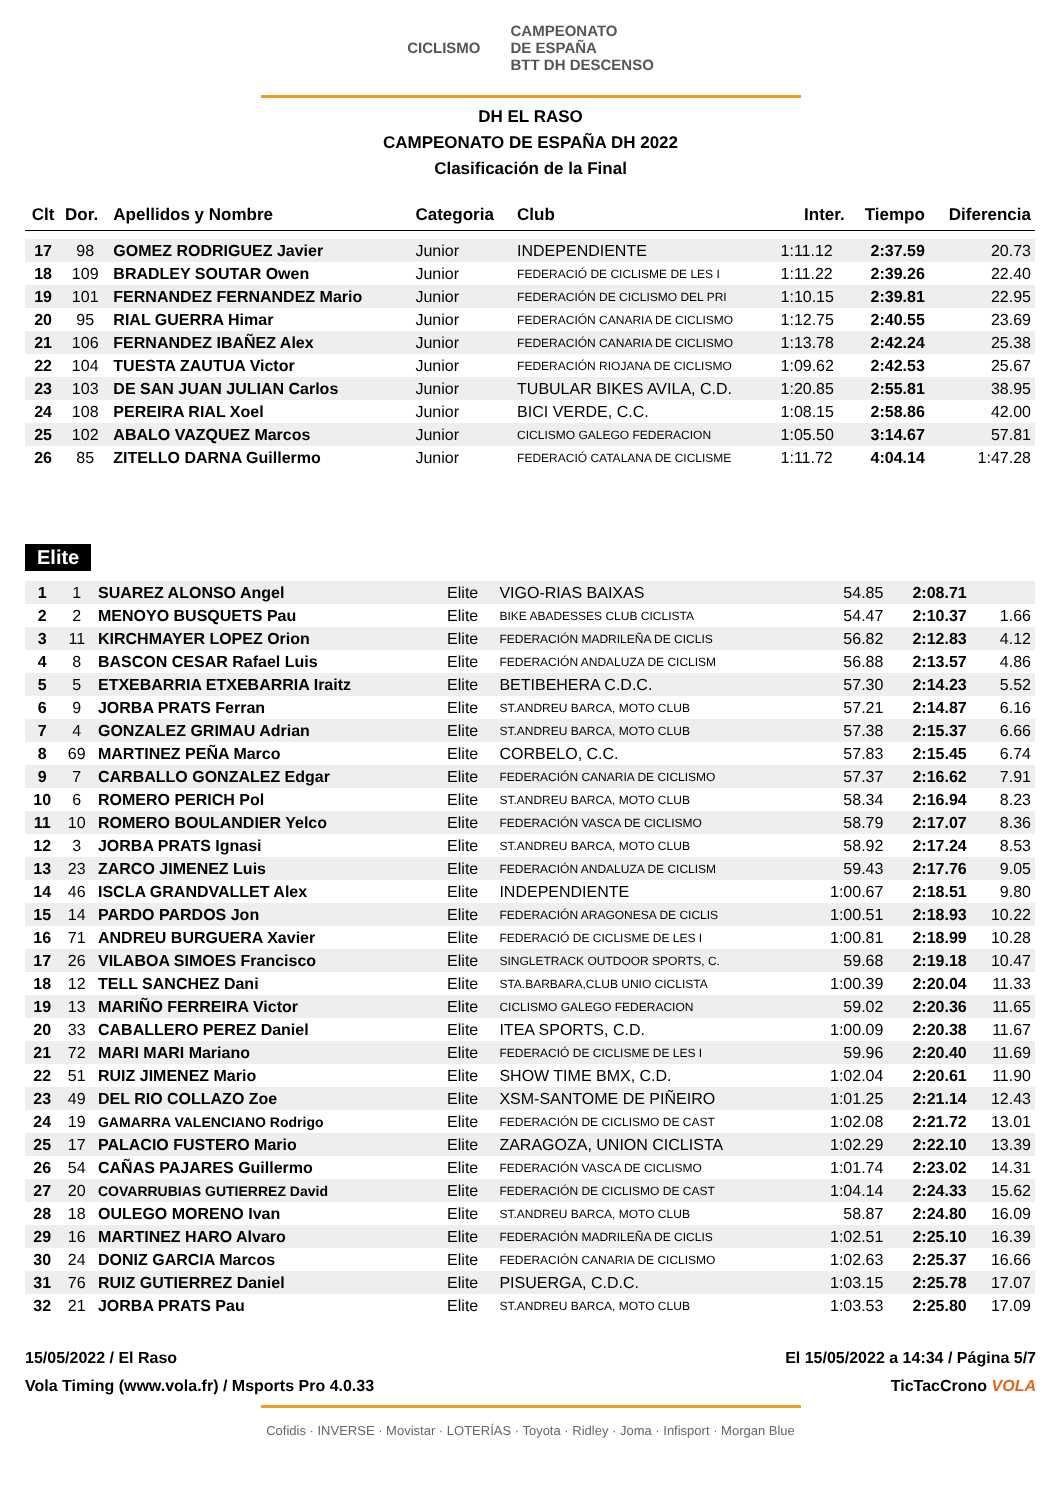CICLISMO
CAMPEONATO
DE ESPAÑA
BTT DH DESCENSO
DH EL RASO
CAMPEONATO DE ESPAÑA DH 2022
Clasificación de la Final
| Clt | Dor. | Apellidos y Nombre | Categoria | Club | Inter. | Tiempo | Diferencia |
| --- | --- | --- | --- | --- | --- | --- | --- |
| 17 | 98 | GOMEZ RODRIGUEZ Javier | Junior | INDEPENDIENTE | 1:11.12 | 2:37.59 | 20.73 |
| 18 | 109 | BRADLEY SOUTAR Owen | Junior | FEDERACIÓ DE CICLISME DE LES I | 1:11.22 | 2:39.26 | 22.40 |
| 19 | 101 | FERNANDEZ FERNANDEZ Mario | Junior | FEDERACIÓN DE CICLISMO DEL PRI | 1:10.15 | 2:39.81 | 22.95 |
| 20 | 95 | RIAL GUERRA Himar | Junior | FEDERACIÓN CANARIA DE CICLISMO | 1:12.75 | 2:40.55 | 23.69 |
| 21 | 106 | FERNANDEZ IBAÑEZ Alex | Junior | FEDERACIÓN CANARIA DE CICLISMO | 1:13.78 | 2:42.24 | 25.38 |
| 22 | 104 | TUESTA ZAUTUA Victor | Junior | FEDERACIÓN RIOJANA DE CICLISMO | 1:09.62 | 2:42.53 | 25.67 |
| 23 | 103 | DE SAN JUAN JULIAN Carlos | Junior | TUBULAR BIKES AVILA, C.D. | 1:20.85 | 2:55.81 | 38.95 |
| 24 | 108 | PEREIRA RIAL Xoel | Junior | BICI VERDE, C.C. | 1:08.15 | 2:58.86 | 42.00 |
| 25 | 102 | ABALO VAZQUEZ Marcos | Junior | CICLISMO GALEGO FEDERACION | 1:05.50 | 3:14.67 | 57.81 |
| 26 | 85 | ZITELLO DARNA Guillermo | Junior | FEDERACIÓ CATALANA DE CICLISME | 1:11.72 | 4:04.14 | 1:47.28 |
Elite
| 1 | 1 | SUAREZ ALONSO Angel | Elite | VIGO-RIAS BAIXAS | 54.85 | 2:08.71 | |
| 2 | 2 | MENOYO BUSQUETS Pau | Elite | BIKE ABADESSES CLUB CICLISTA | 54.47 | 2:10.37 | 1.66 |
| 3 | 11 | KIRCHMAYER LOPEZ Orion | Elite | FEDERACIÓN MADRILEÑA DE CICLIS | 56.82 | 2:12.83 | 4.12 |
| 4 | 8 | BASCON CESAR Rafael Luis | Elite | FEDERACIÓN ANDALUZA DE CICLISM | 56.88 | 2:13.57 | 4.86 |
| 5 | 5 | ETXEBARRIA ETXEBARRIA Iraitz | Elite | BETIBEHERA C.D.C. | 57.30 | 2:14.23 | 5.52 |
| 6 | 9 | JORBA PRATS Ferran | Elite | ST.ANDREU BARCA, MOTO CLUB | 57.21 | 2:14.87 | 6.16 |
| 7 | 4 | GONZALEZ GRIMAU Adrian | Elite | ST.ANDREU BARCA, MOTO CLUB | 57.38 | 2:15.37 | 6.66 |
| 8 | 69 | MARTINEZ PEÑA Marco | Elite | CORBELO, C.C. | 57.83 | 2:15.45 | 6.74 |
| 9 | 7 | CARBALLO GONZALEZ Edgar | Elite | FEDERACIÓN CANARIA DE CICLISMO | 57.37 | 2:16.62 | 7.91 |
| 10 | 6 | ROMERO PERICH Pol | Elite | ST.ANDREU BARCA, MOTO CLUB | 58.34 | 2:16.94 | 8.23 |
| 11 | 10 | ROMERO BOULANDIER Yelco | Elite | FEDERACIÓN VASCA DE CICLISMO | 58.79 | 2:17.07 | 8.36 |
| 12 | 3 | JORBA PRATS Ignasi | Elite | ST.ANDREU BARCA, MOTO CLUB | 58.92 | 2:17.24 | 8.53 |
| 13 | 23 | ZARCO JIMENEZ Luis | Elite | FEDERACIÓN ANDALUZA DE CICLISM | 59.43 | 2:17.76 | 9.05 |
| 14 | 46 | ISCLA GRANDVALLET Alex | Elite | INDEPENDIENTE | 1:00.67 | 2:18.51 | 9.80 |
| 15 | 14 | PARDO PARDOS Jon | Elite | FEDERACIÓN ARAGONESA DE CICLIS | 1:00.51 | 2:18.93 | 10.22 |
| 16 | 71 | ANDREU BURGUERA Xavier | Elite | FEDERACIÓ DE CICLISME DE LES I | 1:00.81 | 2:18.99 | 10.28 |
| 17 | 26 | VILABOA SIMOES Francisco | Elite | SINGLETRACK OUTDOOR SPORTS, C. | 59.68 | 2:19.18 | 10.47 |
| 18 | 12 | TELL SANCHEZ Dani | Elite | STA.BARBARA,CLUB UNIO CICLISTA | 1:00.39 | 2:20.04 | 11.33 |
| 19 | 13 | MARIÑO FERREIRA Victor | Elite | CICLISMO GALEGO FEDERACION | 59.02 | 2:20.36 | 11.65 |
| 20 | 33 | CABALLERO PEREZ Daniel | Elite | ITEA SPORTS, C.D. | 1:00.09 | 2:20.38 | 11.67 |
| 21 | 72 | MARI MARI Mariano | Elite | FEDERACIÓ DE CICLISME DE LES I | 59.96 | 2:20.40 | 11.69 |
| 22 | 51 | RUIZ JIMENEZ Mario | Elite | SHOW TIME BMX, C.D. | 1:02.04 | 2:20.61 | 11.90 |
| 23 | 49 | DEL RIO COLLAZO Zoe | Elite | XSM-SANTOME DE PIÑEIRO | 1:01.25 | 2:21.14 | 12.43 |
| 24 | 19 | GAMARRA VALENCIANO Rodrigo | Elite | FEDERACIÓN DE CICLISMO DE CAST | 1:02.08 | 2:21.72 | 13.01 |
| 25 | 17 | PALACIO FUSTERO Mario | Elite | ZARAGOZA, UNION CICLISTA | 1:02.29 | 2:22.10 | 13.39 |
| 26 | 54 | CAÑAS PAJARES Guillermo | Elite | FEDERACIÓN VASCA DE CICLISMO | 1:01.74 | 2:23.02 | 14.31 |
| 27 | 20 | COVARRUBIAS GUTIERREZ David | Elite | FEDERACIÓN DE CICLISMO DE CAST | 1:04.14 | 2:24.33 | 15.62 |
| 28 | 18 | OULEGO MORENO Ivan | Elite | ST.ANDREU BARCA, MOTO CLUB | 58.87 | 2:24.80 | 16.09 |
| 29 | 16 | MARTINEZ HARO Alvaro | Elite | FEDERACIÓN MADRILEÑA DE CICLIS | 1:02.51 | 2:25.10 | 16.39 |
| 30 | 24 | DONIZ GARCIA Marcos | Elite | FEDERACIÓN CANARIA DE CICLISMO | 1:02.63 | 2:25.37 | 16.66 |
| 31 | 76 | RUIZ GUTIERREZ Daniel | Elite | PISUERGA, C.D.C. | 1:03.15 | 2:25.78 | 17.07 |
| 32 | 21 | JORBA PRATS Pau | Elite | ST.ANDREU BARCA, MOTO CLUB | 1:03.53 | 2:25.80 | 17.09 |
15/05/2022 / El Raso El 15/05/2022 a 14:34 / Página 5/7
Vola Timing (www.vola.fr) / Msports Pro 4.0.33 TicTacCrono VOLA
Cofidis · INVERSE · Movistar · LOTERÍAS · Toyota · Ridley · Joma · Infisport · Morgan Blue